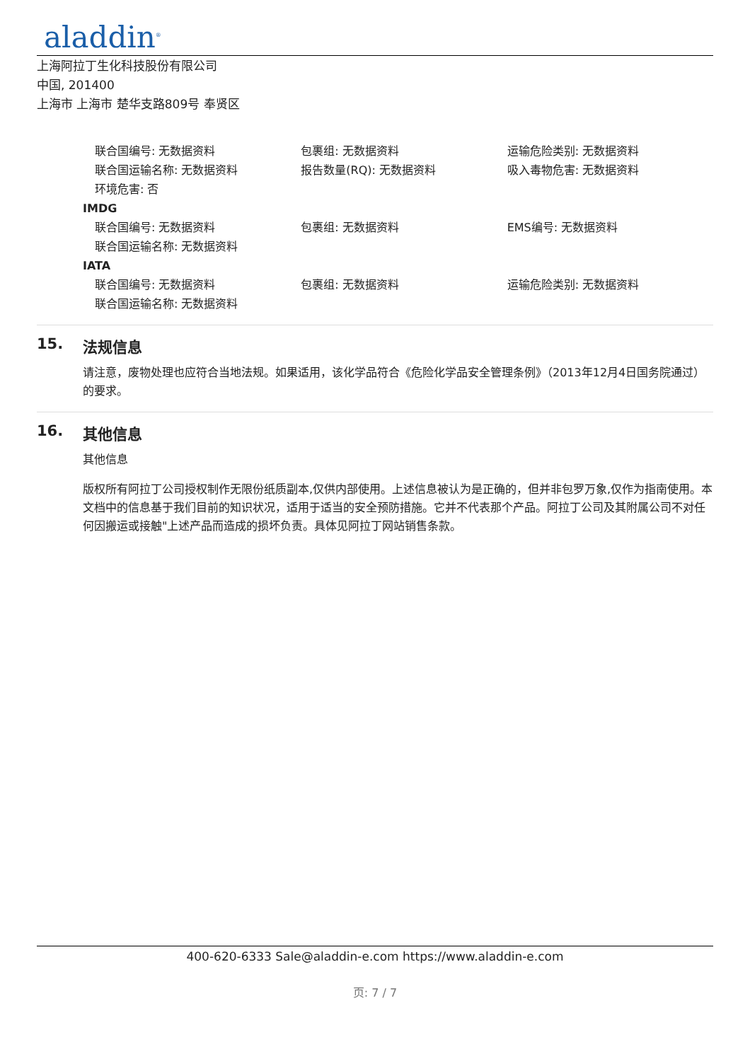aladdin<sup>®</sup>
上海阿拉丁生化科技股份有限公司
中国, 201400
上海市 上海市 楚华支路809号 奉贤区
联合国编号: 无数据资料 包裹组: 无数据资料 运输危险类别: 无数据资料
联合国运输名称: 无数据资料 报告数量(RQ): 无数据资料 吸入毒物危害: 无数据资料
环境危害: 否
IMDG
联合国编号: 无数据资料 包裹组: 无数据资料 EMS编号: 无数据资料
联合国运输名称: 无数据资料
IATA
联合国编号: 无数据资料 包裹组: 无数据资料 运输危险类别: 无数据资料
联合国运输名称: 无数据资料
15. 法规信息
请注意，废物处理也应符合当地法规。如果适用，该化学品符合《危险化学品安全管理条例》（2013年12月4日国务院通过）的要求。
16. 其他信息
其他信息
版权所有阿拉丁公司授权制作无限份纸质副本,仅供内部使用。上述信息被认为是正确的，但并非包罗万象,仅作为指南使用。本文档中的信息基于我们目前的知识状况，适用于适当的安全预防措施。它并不代表那个产品。阿拉丁公司及其附属公司不对任何因搬运或接触"上述产品而造成的损坏负责。具体见阿拉丁网站销售条款。
400-620-6333 Sale@aladdin-e.com https://www.aladdin-e.com
页: 7 / 7